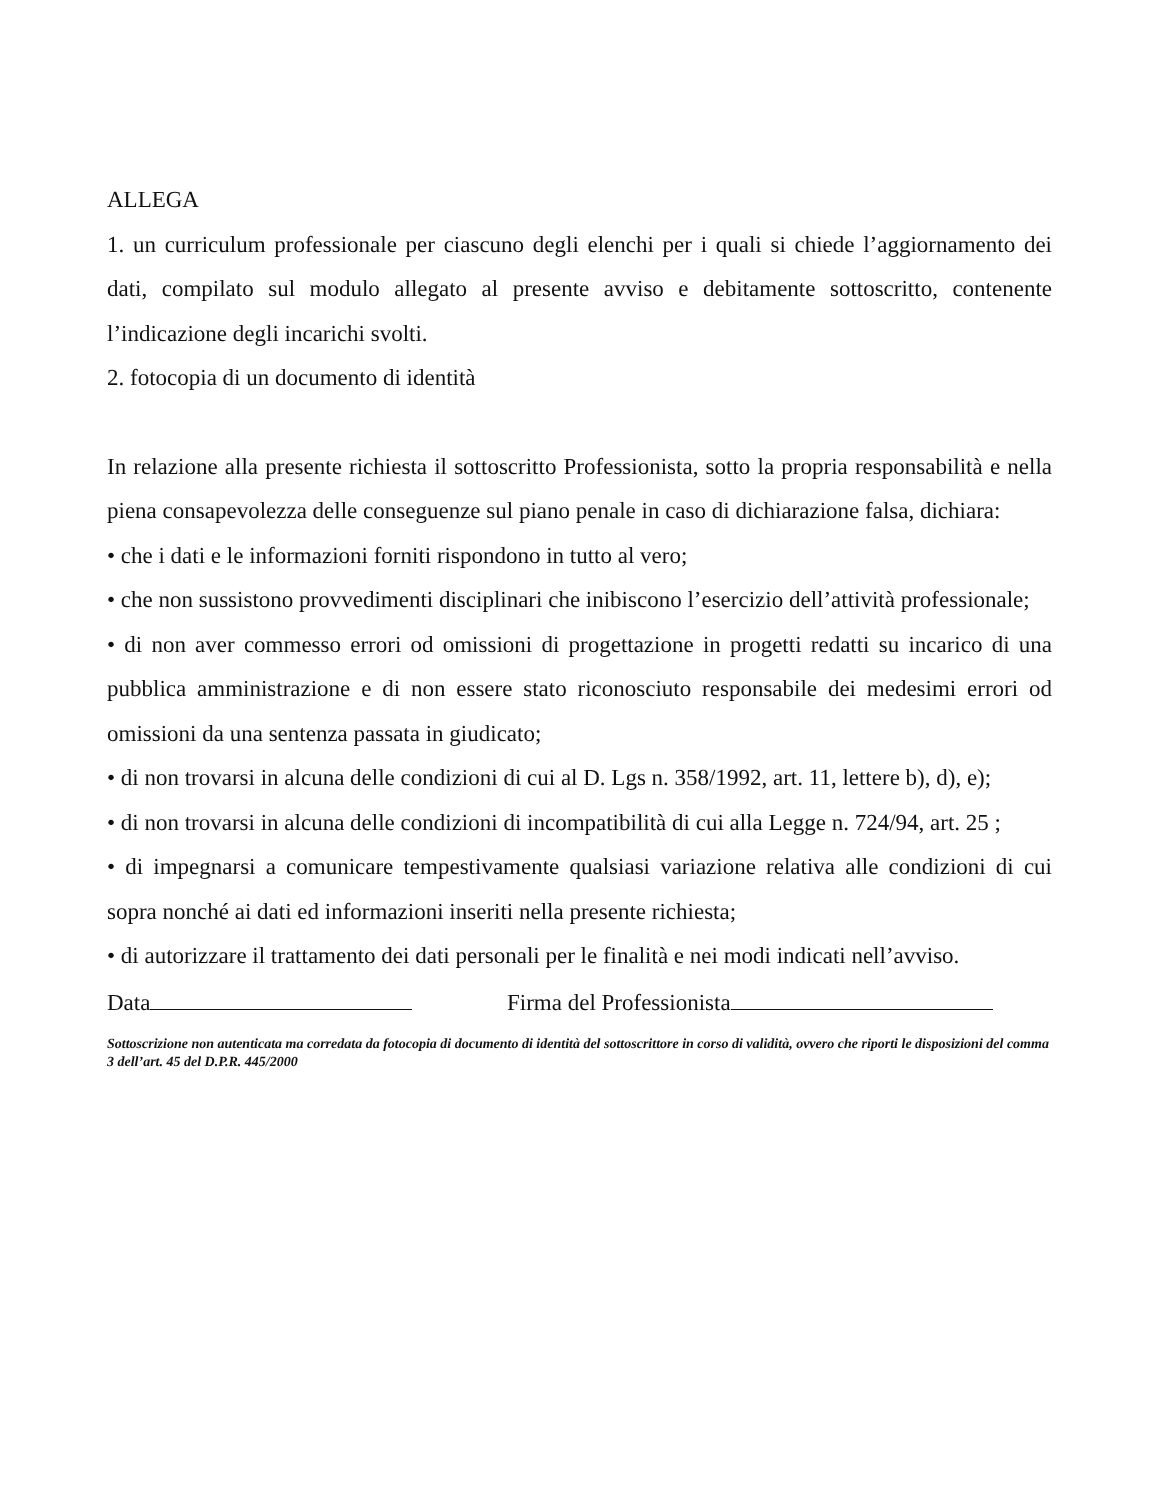ALLEGA
1. un curriculum professionale per ciascuno degli elenchi per i quali si chiede l’aggiornamento dei dati, compilato sul modulo allegato al presente avviso e debitamente sottoscritto, contenente l’indicazione degli incarichi svolti.
2. fotocopia di un documento di identità
In relazione alla presente richiesta il sottoscritto Professionista, sotto la propria responsabilità e nella piena consapevolezza delle conseguenze sul piano penale in caso di dichiarazione falsa, dichiara:
• che i dati e le informazioni forniti rispondono in tutto al vero;
• che non sussistono provvedimenti disciplinari che inibiscono l’esercizio dell’attività professionale;
• di non aver commesso errori od omissioni di progettazione in progetti redatti su incarico di una pubblica amministrazione e di non essere stato riconosciuto responsabile dei medesimi errori od omissioni da una sentenza passata in giudicato;
• di non trovarsi in alcuna delle condizioni di cui al D. Lgs n. 358/1992, art. 11, lettere b), d), e);
• di non trovarsi in alcuna delle condizioni di incompatibilità di cui alla Legge n. 724/94, art. 25 ;
• di impegnarsi a comunicare tempestivamente qualsiasi variazione relativa alle condizioni di cui sopra nonché ai dati ed informazioni inseriti nella presente richiesta;
• di autorizzare il trattamento dei dati personali per le finalità e nei modi indicati nell’avviso.
Data Firma del Professionista
Sottoscrizione non autenticata ma corredata da fotocopia di documento di identità del sottoscrittore in corso di validità, ovvero che riporti le disposizioni del comma 3 dell’art. 45 del D.P.R. 445/2000